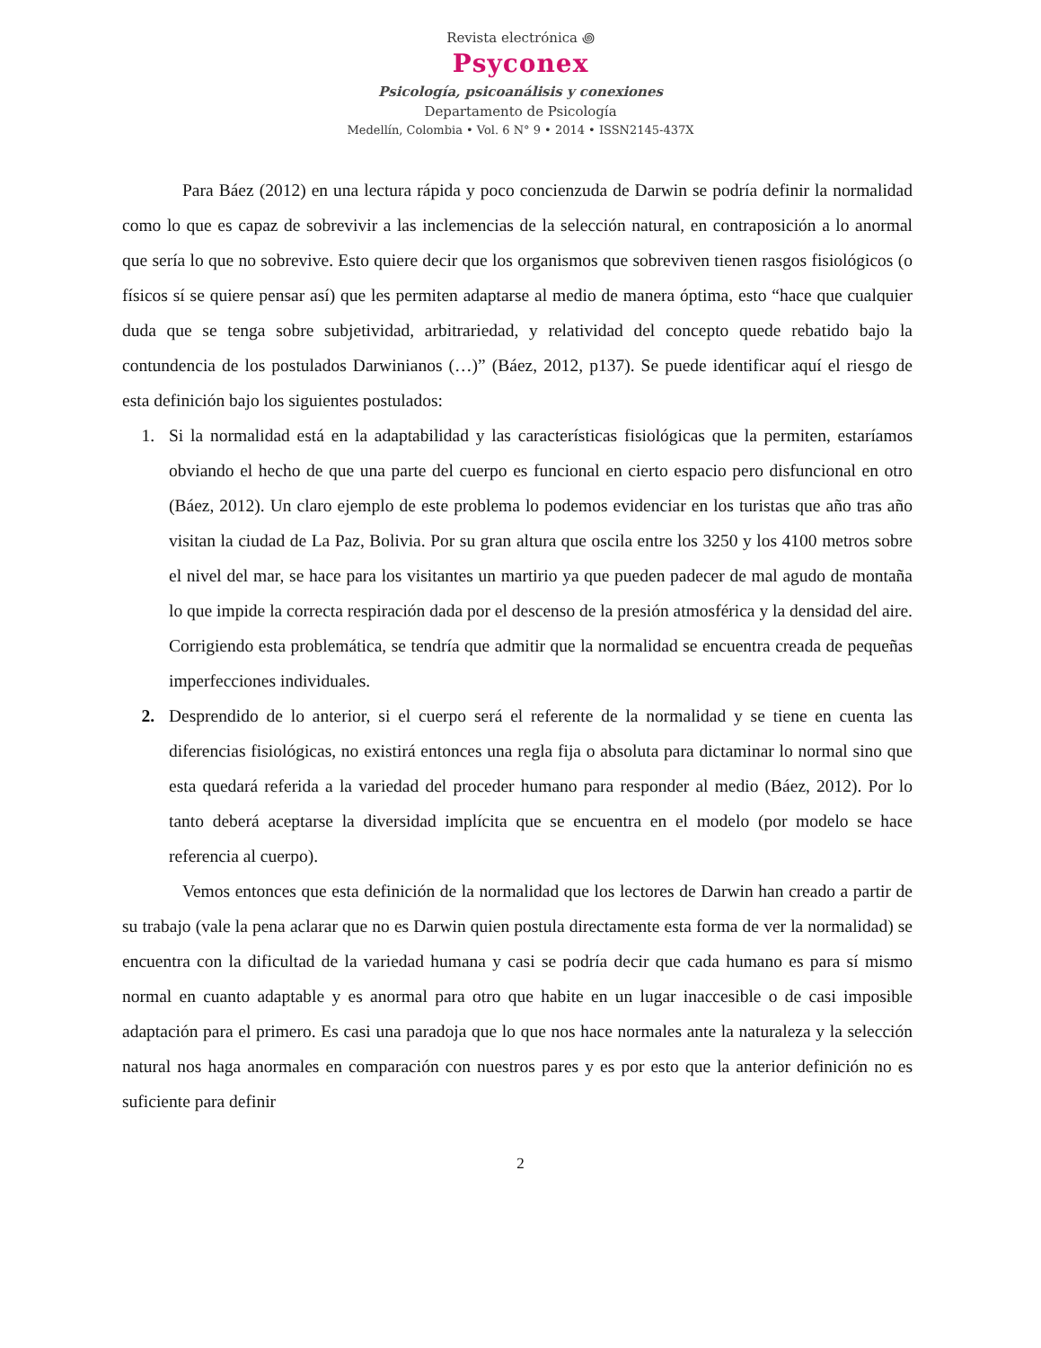Revista electrónica ꩜
Psyconex
Psicología, psicoanálisis y conexiones
Departamento de Psicología
Medellín, Colombia • Vol. 6 N° 9 • 2014 • ISSN2145-437X
Para Báez (2012) en una lectura rápida y poco concienzuda de Darwin se podría definir la normalidad como lo que es capaz de sobrevivir a las inclemencias de la selección natural, en contraposición a lo anormal que sería lo que no sobrevive. Esto quiere decir que los organismos que sobreviven tienen rasgos fisiológicos (o físicos sí se quiere pensar así) que les permiten adaptarse al medio de manera óptima, esto “hace que cualquier duda que se tenga sobre subjetividad, arbitrariedad, y relatividad del concepto quede rebatido bajo la contundencia de los postulados Darwinianos (…)” (Báez, 2012, p137). Se puede identificar aquí el riesgo de esta definición bajo los siguientes postulados:
1. Si la normalidad está en la adaptabilidad y las características fisiológicas que la permiten, estaríamos obviando el hecho de que una parte del cuerpo es funcional en cierto espacio pero disfuncional en otro (Báez, 2012). Un claro ejemplo de este problema lo podemos evidenciar en los turistas que año tras año visitan la ciudad de La Paz, Bolivia. Por su gran altura que oscila entre los 3250 y los 4100 metros sobre el nivel del mar, se hace para los visitantes un martirio ya que pueden padecer de mal agudo de montaña lo que impide la correcta respiración dada por el descenso de la presión atmosférica y la densidad del aire. Corrigiendo esta problemática, se tendría que admitir que la normalidad se encuentra creada de pequeñas imperfecciones individuales.
2. Desprendido de lo anterior, si el cuerpo será el referente de la normalidad y se tiene en cuenta las diferencias fisiológicas, no existirá entonces una regla fija o absoluta para dictaminar lo normal sino que esta quedará referida a la variedad del proceder humano para responder al medio (Báez, 2012). Por lo tanto deberá aceptarse la diversidad implícita que se encuentra en el modelo (por modelo se hace referencia al cuerpo).
Vemos entonces que esta definición de la normalidad que los lectores de Darwin han creado a partir de su trabajo (vale la pena aclarar que no es Darwin quien postula directamente esta forma de ver la normalidad) se encuentra con la dificultad de la variedad humana y casi se podría decir que cada humano es para sí mismo normal en cuanto adaptable y es anormal para otro que habite en un lugar inaccesible o de casi imposible adaptación para el primero. Es casi una paradoja que lo que nos hace normales ante la naturaleza y la selección natural nos haga anormales en comparación con nuestros pares y es por esto que la anterior definición no es suficiente para definir
2